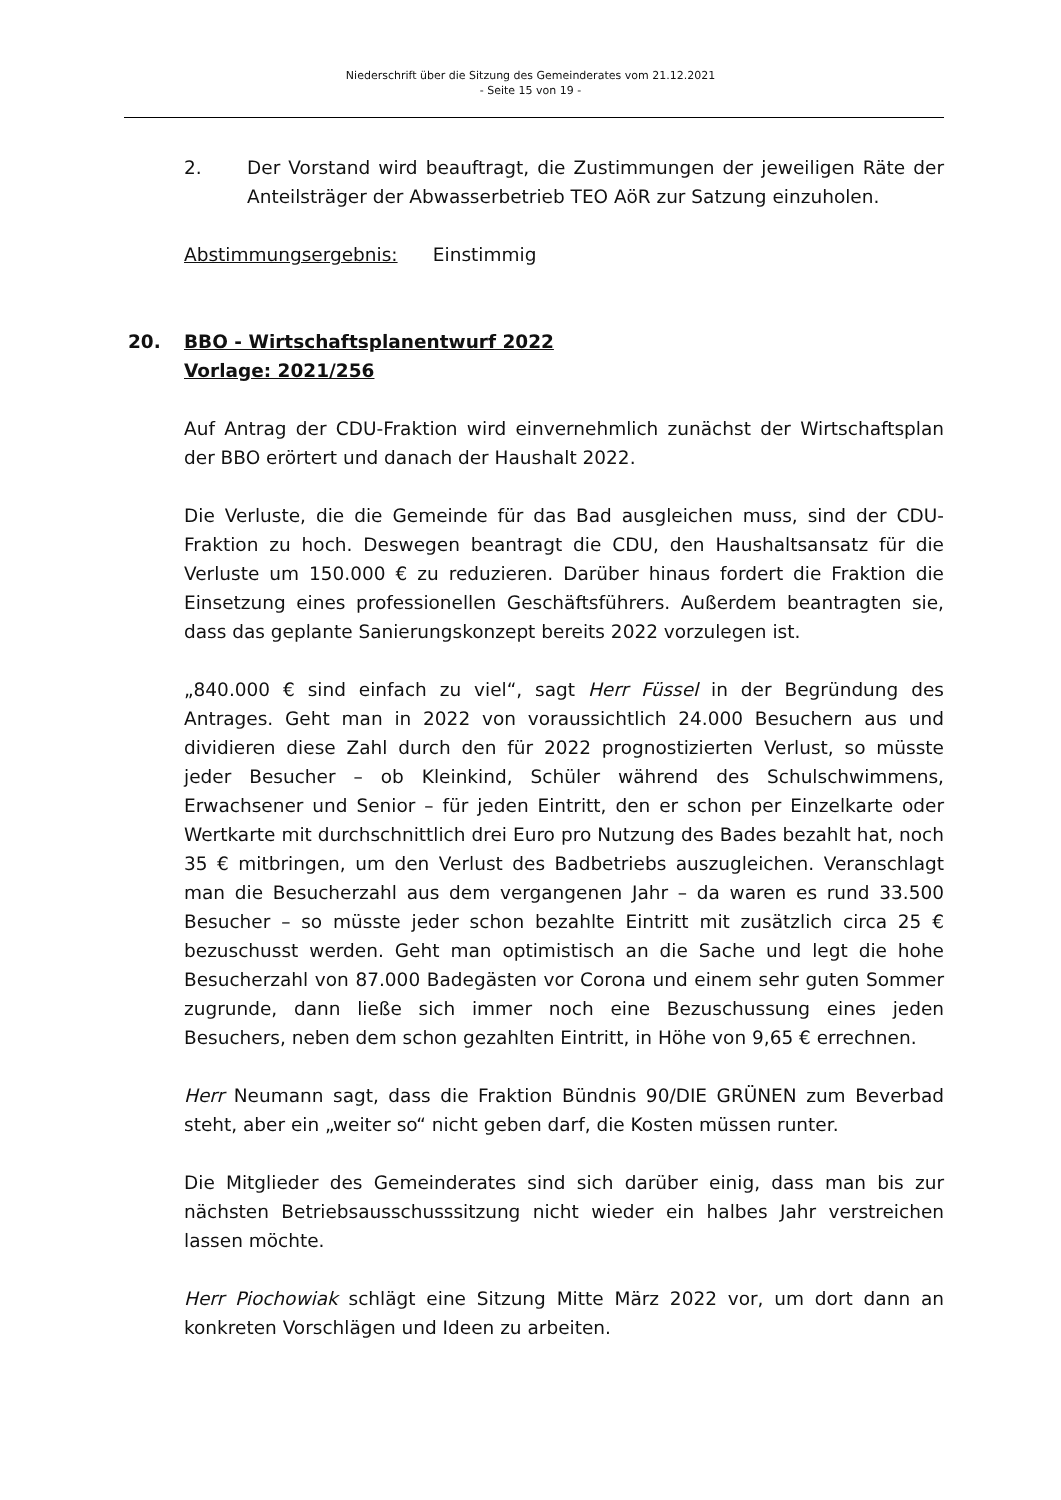Niederschrift über die Sitzung des Gemeinderates vom 21.12.2021
- Seite 15 von 19 -
2. Der Vorstand wird beauftragt, die Zustimmungen der jeweiligen Räte der Anteilsträger der Abwasserbetrieb TEO AöR zur Satzung einzuholen.
Abstimmungsergebnis: Einstimmig
20. BBO - Wirtschaftsplanentwurf 2022
Vorlage: 2021/256
Auf Antrag der CDU-Fraktion wird einvernehmlich zunächst der Wirtschaftsplan der BBO erörtert und danach der Haushalt 2022.
Die Verluste, die die Gemeinde für das Bad ausgleichen muss, sind der CDU-Fraktion zu hoch. Deswegen beantragt die CDU, den Haushaltsansatz für die Verluste um 150.000 € zu reduzieren. Darüber hinaus fordert die Fraktion die Einsetzung eines professionellen Geschäftsführers. Außerdem beantragten sie, dass das geplante Sanierungskonzept bereits 2022 vorzulegen ist.
„840.000 € sind einfach zu viel“, sagt Herr Füssel in der Begründung des Antrages. Geht man in 2022 von voraussichtlich 24.000 Besuchern aus und dividieren diese Zahl durch den für 2022 prognostizierten Verlust, so müsste jeder Besucher – ob Kleinkind, Schüler während des Schulschwimmens, Erwachsener und Senior – für jeden Eintritt, den er schon per Einzelkarte oder Wertkarte mit durchschnittlich drei Euro pro Nutzung des Bades bezahlt hat, noch 35 € mitbringen, um den Verlust des Badbetriebs auszugleichen. Veranschlagt man die Besucherzahl aus dem vergangenen Jahr – da waren es rund 33.500 Besucher – so müsste jeder schon bezahlte Eintritt mit zusätzlich circa 25 € bezuschusst werden. Geht man optimistisch an die Sache und legt die hohe Besucherzahl von 87.000 Badegästen vor Corona und einem sehr guten Sommer zugrunde, dann ließe sich immer noch eine Bezuschussung eines jeden Besuchers, neben dem schon gezahlten Eintritt, in Höhe von 9,65 € errechnen.
Herr Neumann sagt, dass die Fraktion Bündnis 90/DIE GRÜNEN zum Beverbad steht, aber ein „weiter so“ nicht geben darf, die Kosten müssen runter.
Die Mitglieder des Gemeinderates sind sich darüber einig, dass man bis zur nächsten Betriebsausschusssitzung nicht wieder ein halbes Jahr verstreichen lassen möchte.
Herr Piochowiak schlägt eine Sitzung Mitte März 2022 vor, um dort dann an konkreten Vorschlägen und Ideen zu arbeiten.